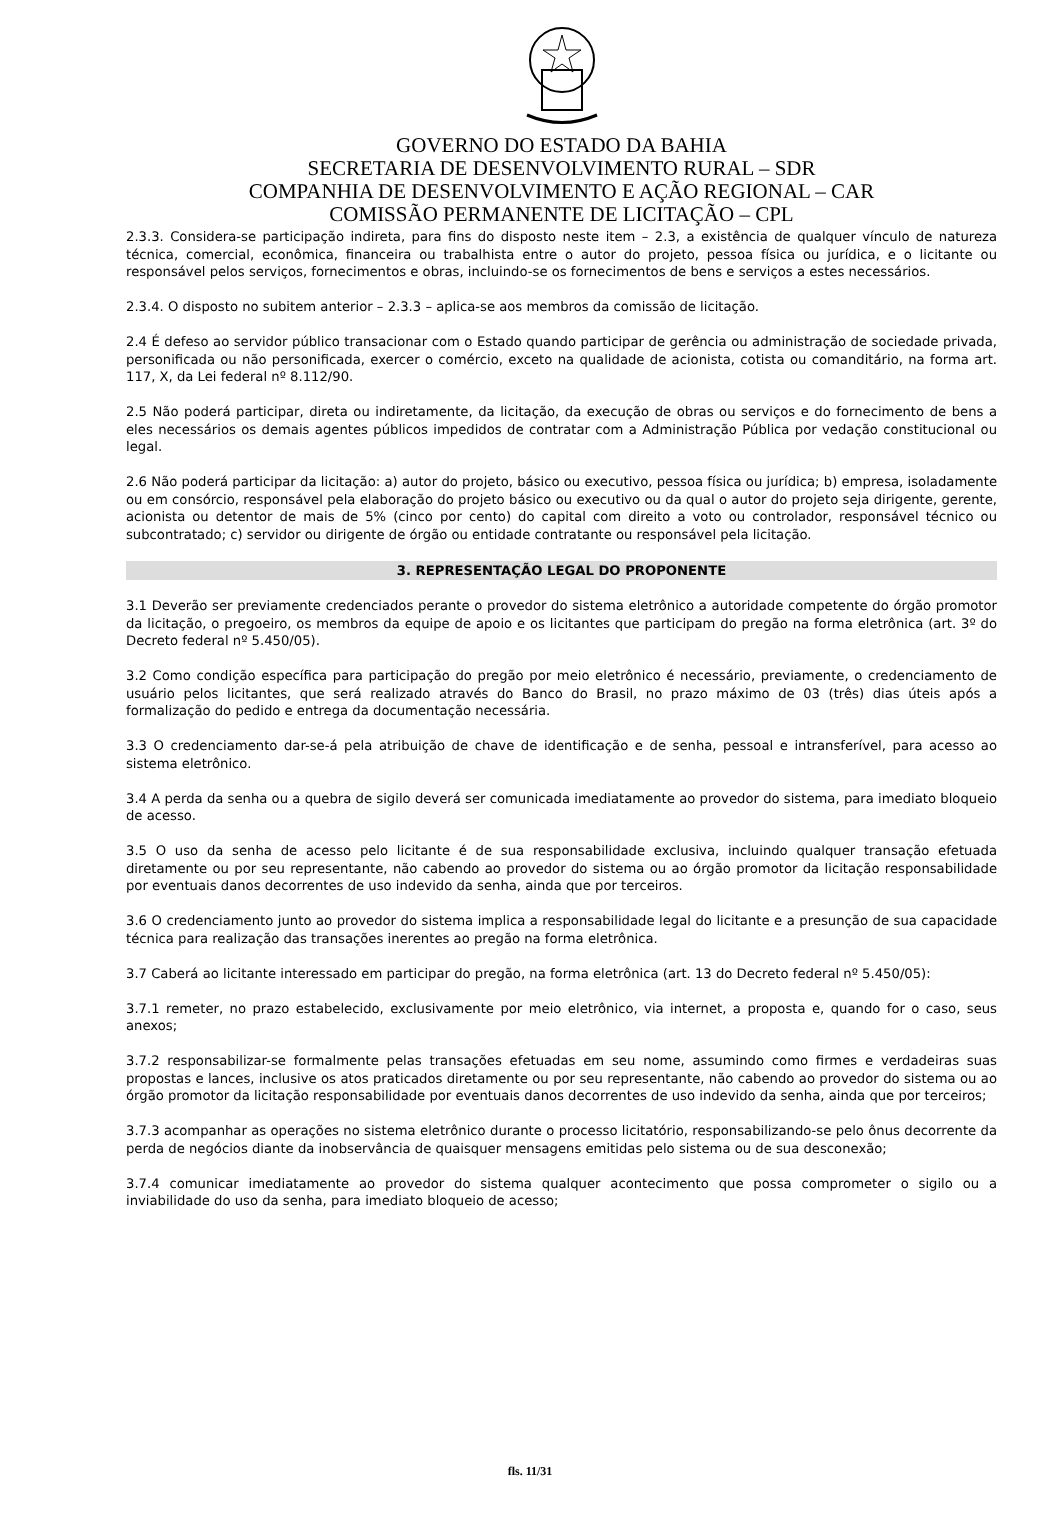GOVERNO DO ESTADO DA BAHIA
SECRETARIA DE DESENVOLVIMENTO RURAL – SDR
COMPANHIA DE DESENVOLVIMENTO E AÇÃO REGIONAL – CAR
COMISSÃO PERMANENTE DE LICITAÇÃO – CPL
2.3.3. Considera-se participação indireta, para fins do disposto neste item – 2.3, a existência de qualquer vínculo de natureza técnica, comercial, econômica, financeira ou trabalhista entre o autor do projeto, pessoa física ou jurídica, e o licitante ou responsável pelos serviços, fornecimentos e obras, incluindo-se os fornecimentos de bens e serviços a estes necessários.
2.3.4. O disposto no subitem anterior – 2.3.3 – aplica-se aos membros da comissão de licitação.
2.4 É defeso ao servidor público transacionar com o Estado quando participar de gerência ou administração de sociedade privada, personificada ou não personificada, exercer o comércio, exceto na qualidade de acionista, cotista ou comanditário, na forma art. 117, X, da Lei federal nº 8.112/90.
2.5 Não poderá participar, direta ou indiretamente, da licitação, da execução de obras ou serviços e do fornecimento de bens a eles necessários os demais agentes públicos impedidos de contratar com a Administração Pública por vedação constitucional ou legal.
2.6 Não poderá participar da licitação: a) autor do projeto, básico ou executivo, pessoa física ou jurídica; b) empresa, isoladamente ou em consórcio, responsável pela elaboração do projeto básico ou executivo ou da qual o autor do projeto seja dirigente, gerente, acionista ou detentor de mais de 5% (cinco por cento) do capital com direito a voto ou controlador, responsável técnico ou subcontratado; c) servidor ou dirigente de órgão ou entidade contratante ou responsável pela licitação.
3. REPRESENTAÇÃO LEGAL DO PROPONENTE
3.1 Deverão ser previamente credenciados perante o provedor do sistema eletrônico a autoridade competente do órgão promotor da licitação, o pregoeiro, os membros da equipe de apoio e os licitantes que participam do pregão na forma eletrônica (art. 3º do Decreto federal nº 5.450/05).
3.2 Como condição específica para participação do pregão por meio eletrônico é necessário, previamente, o credenciamento de usuário pelos licitantes, que será realizado através do Banco do Brasil, no prazo máximo de 03 (três) dias úteis após a formalização do pedido e entrega da documentação necessária.
3.3 O credenciamento dar-se-á pela atribuição de chave de identificação e de senha, pessoal e intransferível, para acesso ao sistema eletrônico.
3.4 A perda da senha ou a quebra de sigilo deverá ser comunicada imediatamente ao provedor do sistema, para imediato bloqueio de acesso.
3.5 O uso da senha de acesso pelo licitante é de sua responsabilidade exclusiva, incluindo qualquer transação efetuada diretamente ou por seu representante, não cabendo ao provedor do sistema ou ao órgão promotor da licitação responsabilidade por eventuais danos decorrentes de uso indevido da senha, ainda que por terceiros.
3.6 O credenciamento junto ao provedor do sistema implica a responsabilidade legal do licitante e a presunção de sua capacidade técnica para realização das transações inerentes ao pregão na forma eletrônica.
3.7 Caberá ao licitante interessado em participar do pregão, na forma eletrônica (art. 13 do Decreto federal nº 5.450/05):
3.7.1 remeter, no prazo estabelecido, exclusivamente por meio eletrônico, via internet, a proposta e, quando for o caso, seus anexos;
3.7.2 responsabilizar-se formalmente pelas transações efetuadas em seu nome, assumindo como firmes e verdadeiras suas propostas e lances, inclusive os atos praticados diretamente ou por seu representante, não cabendo ao provedor do sistema ou ao órgão promotor da licitação responsabilidade por eventuais danos decorrentes de uso indevido da senha, ainda que por terceiros;
3.7.3 acompanhar as operações no sistema eletrônico durante o processo licitatório, responsabilizando-se pelo ônus decorrente da perda de negócios diante da inobservância de quaisquer mensagens emitidas pelo sistema ou de sua desconexão;
3.7.4 comunicar imediatamente ao provedor do sistema qualquer acontecimento que possa comprometer o sigilo ou a inviabilidade do uso da senha, para imediato bloqueio de acesso;
fls. 11/31